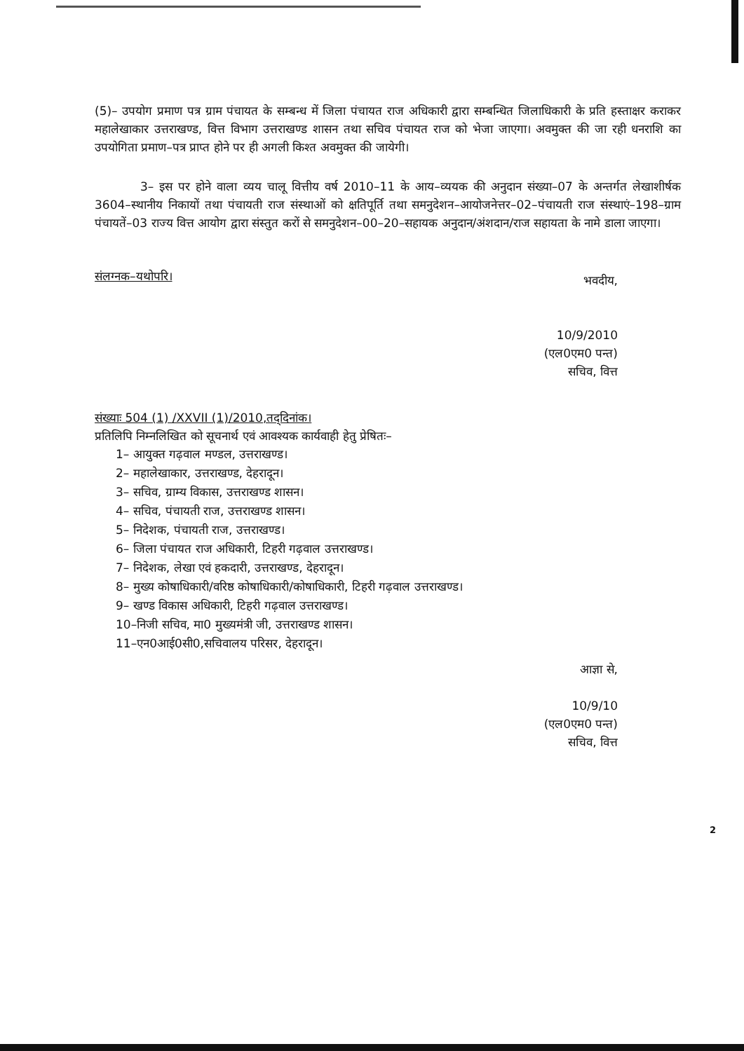(5)– उपयोग प्रमाण पत्र ग्राम पंचायत के सम्बन्ध में जिला पंचायत राज अधिकारी द्वारा सम्बन्धित जिलाधिकारी के प्रति हस्ताक्षर कराकर महालेखाकार उत्तराखण्ड, वित्त विभाग उत्तराखण्ड शासन तथा सचिव पंचायत राज को भेजा जाएगा। अवमुक्त की जा रही धनराशि का उपयोगिता प्रमाण–पत्र प्राप्त होने पर ही अगली किश्त अवमुक्त की जायेगी।
3– इस पर होने वाला व्यय चालू वित्तीय वर्ष 2010–11 के आय–व्ययक की अनुदान संख्या–07 के अन्तर्गत लेखाशीर्षक 3604–स्थानीय निकायों तथा पंचायती राज संस्थाओं को क्षतिपूर्ति तथा समनुदेशन–आयोजनेत्तर–02–पंचायती राज संस्थाएं–198–ग्राम पंचायतें–03 राज्य वित्त आयोग द्वारा संस्तुत करों से समनुदेशन–00–20–सहायक अनुदान/अंशदान/राज सहायता के नामे डाला जाएगा।
संलग्नक–यथोपरि।
भवदीय,
10/9/2010
(एल0एम0 पन्त)
सचिव, वित्त
संख्याः 504 (1) /XXVII (1)/2010,तद्‌दिनांक।
प्रतिलिपि निम्नलिखित को सूचनार्थ एवं आवश्यक कार्यवाही हेतु प्रेषितः–
1– आयुक्त गढ़वाल मण्डल, उत्तराखण्ड।
2– महालेखाकार, उत्तराखण्ड, देहरादून।
3– सचिव, ग्राम्य विकास, उत्तराखण्ड शासन।
4– सचिव, पंचायती राज, उत्तराखण्ड शासन।
5– निदेशक, पंचायती राज, उत्तराखण्ड।
6– जिला पंचायत राज अधिकारी, टिहरी गढ़वाल उत्तराखण्ड।
7– निदेशक, लेखा एवं हकदारी, उत्तराखण्ड, देहरादून।
8– मुख्य कोषाधिकारी/वरिष्ठ कोषाधिकारी/कोषाधिकारी, टिहरी गढ़वाल उत्तराखण्ड।
9– खण्ड विकास अधिकारी, टिहरी गढ़वाल उत्तराखण्ड।
10–निजी सचिव, मा0 मुख्यमंत्री जी, उत्तराखण्ड शासन।
11–एन0आई0सी0,सचिवालय परिसर, देहरादून।
आज्ञा से,
10/9/10
(एल0एम0 पन्त)
सचिव, वित्त
2